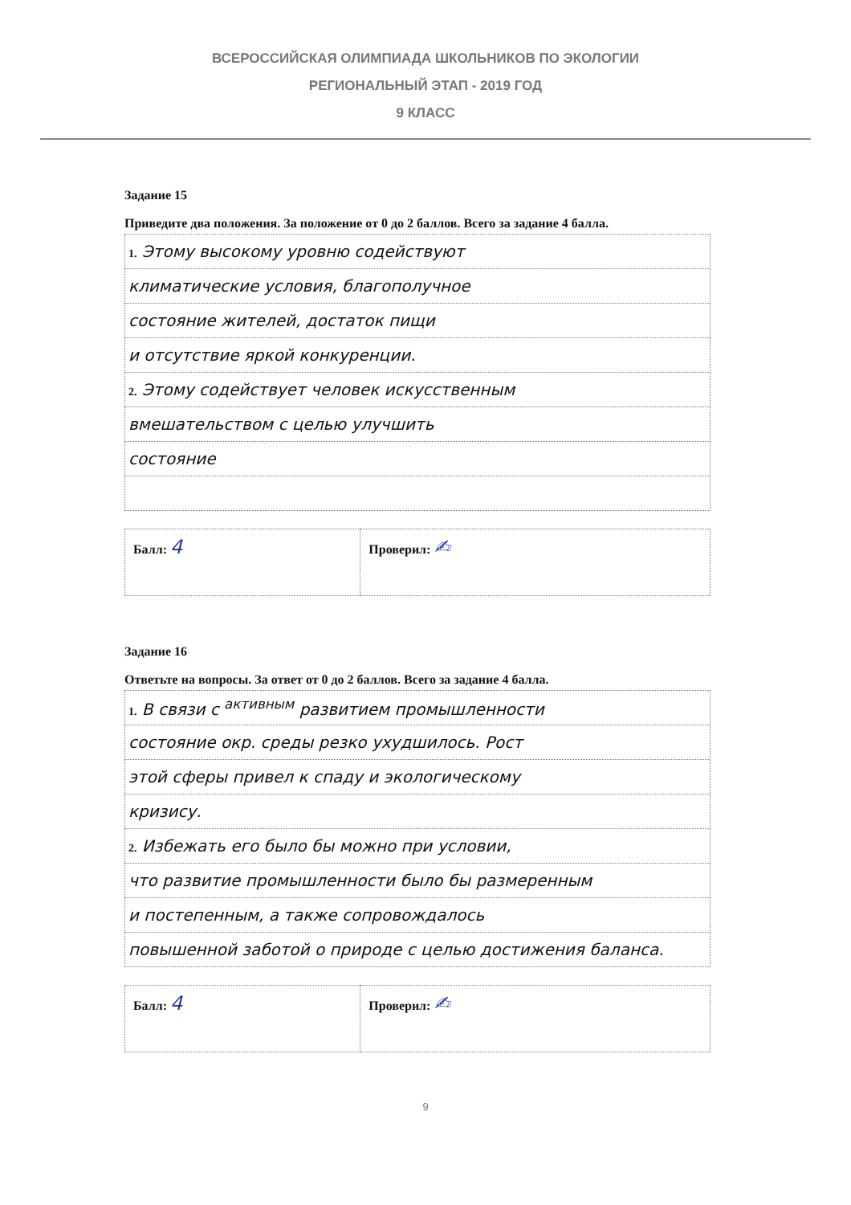ВСЕРОССИЙСКАЯ ОЛИМПИАДА ШКОЛЬНИКОВ ПО ЭКОЛОГИИ
РЕГИОНАЛЬНЫЙ ЭТАП - 2019 ГОД
9 КЛАСС
Задание 15
Приведите два положения. За положение от 0 до 2 баллов. Всего за задание 4 балла.
| 1. Этому высокому уровню содействуют |
| климатические условия, благополучное |
| состояние жителей, достаток пищи |
| и отсутствие яркой конкуренции. |
| 2. Этому содействует человек искусственным |
| вмешательством с целью улучшить |
| состояние |
| Балл: 4 | Проверил: ✍ |
Задание 16
Ответьте на вопросы. За ответ от 0 до 2 баллов. Всего за задание 4 балла.
| 1. В связи с <sup>активным</sup> развитием промышленности |
| состояние окр. среды резко ухудшилось. Рост |
| этой сферы привел к спаду и экологическому |
| кризису. |
| 2. Избежать его было бы можно при условии, |
| что развитие промышленности было бы размеренным |
| и постепенным, а также сопровождалось |
| повышенной заботой о природе с целью достижения баланса. |
| Балл: 4 | Проверил: ✍ |
9